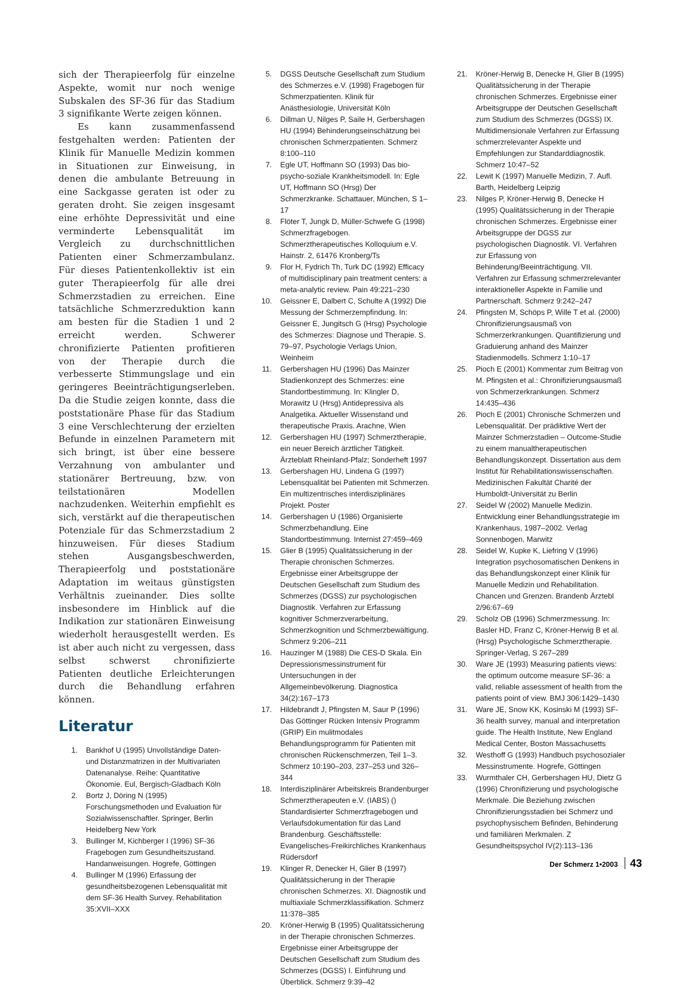sich der Therapieerfolg für einzelne Aspekte, womit nur noch wenige Subskalen des SF-36 für das Stadium 3 signifikante Werte zeigen können.
Es kann zusammenfassend festgehalten werden: Patienten der Klinik für Manuelle Medizin kommen in Situationen zur Einweisung, in denen die ambulante Betreuung in eine Sackgasse geraten ist oder zu geraten droht. Sie zeigen insgesamt eine erhöhte Depressivität und eine verminderte Lebensqualität im Vergleich zu durchschnittlichen Patienten einer Schmerzambulanz. Für dieses Patientenkollektiv ist ein guter Therapieerfolg für alle drei Schmerzstadien zu erreichen. Eine tatsächliche Schmerzreduktion kann am besten für die Stadien 1 und 2 erreicht werden. Schwerer chronifizierte Patienten profitieren von der Therapie durch die verbesserte Stimmungslage und ein geringeres Beeinträchtigungserleben. Da die Studie zeigen konnte, dass die poststationäre Phase für das Stadium 3 eine Verschlechterung der erzielten Befunde in einzelnen Parametern mit sich bringt, ist über eine bessere Verzahnung von ambulanter und stationärer Bertreuung, bzw. von teilstationären Modellen nachzudenken. Weiterhin empfiehlt es sich, verstärkt auf die therapeutischen Potenziale für das Schmerzstadium 2 hinzuweisen. Für dieses Stadium stehen Ausgangsbeschwerden, Therapieerfolg und poststationäre Adaptation im weitaus günstigsten Verhältnis zueinander. Dies sollte insbesondere im Hinblick auf die Indikation zur stationären Einweisung wiederholt herausgestellt werden. Es ist aber auch nicht zu vergessen, dass selbst schwerst chronifizierte Patienten deutliche Erleichterungen durch die Behandlung erfahren können.
Literatur
1. Bankhof U (1995) Unvollständige Daten- und Distanzmatrizen in der Multivariaten Datenanalyse. Reihe: Quantitative Ökonomie. Eul, Bergisch-Gladbach Köln
2. Bortz J, Döring N (1995) Forschungsmethoden und Evaluation für Sozialwissenschaftler. Springer, Berlin Heidelberg New York
3. Bullinger M, Kichberger I (1996) SF-36 Fragebogen zum Gesundheitszustand. Handanweisungen. Hogrefe, Göttingen
4. Bullinger M (1996) Erfassung der gesundheitsbezogenen Lebensqualität mit dem SF-36 Health Survey. Rehabilitation 35:XVII–XXX
5. DGSS Deutsche Gesellschaft zum Studium des Schmerzes e.V. (1998) Fragebogen für Schmerzpatienten. Klinik für Anästhesiologie, Universität Köln
6. Dillman U, Nilges P, Saile H, Gerbershagen HU (1994) Behinderungseinschätzung bei chronischen Schmerzpatienten. Schmerz 8:100–110
7. Egle UT, Hoffmann SO (1993) Das bio-psycho-soziale Krankheitsmodell. In: Egle UT, Hoffmann SO (Hrsg) Der Schmerzkranke. Schattauer, München, S 1–17
8. Flöter T, Jungk D, Müller-Schwefe G (1998) Schmerzfragebogen. Schmerztherapeutisches Kolloquium e.V. Hainstr. 2, 61476 Kronberg/Ts
9. Flor H, Fydrich Th, Turk DC (1992) Efficacy of multidisciplinary pain treatment centers: a meta-analytic review. Pain 49:221–230
10. Geissner E, Dalbert C, Schulte A (1992) Die Messung der Schmerzempfindung. In: Geissner E, Jungitsch G (Hrsg) Psychologie des Schmerzes: Diagnose und Therapie. S. 79–97, Psychologie Verlags Union, Weinheim
11. Gerbershagen HU (1996) Das Mainzer Stadienkonzept des Schmerzes: eine Standortbestimmung. In: Klingler D, Morawitz U (Hrsg) Antidepressiva als Analgetika. Aktueller Wissenstand und therapeutische Praxis. Arachne, Wien
12. Gerbershagen HU (1997) Schmerztherapie, ein neuer Bereich ärztlicher Tätigkeit. Ärzteblatt Rheinland-Pfalz; Sonderheft 1997
13. Gerbershagen HU, Lindena G (1997) Lebensqualität bei Patienten mit Schmerzen. Ein multizentrisches interdisziplinäres Projekt. Poster
14. Gerbershagen U (1986) Organisierte Schmerzbehandlung. Eine Standortbestimmung. Internist 27:459–469
15. Glier B (1995) Qualitätssicherung in der Therapie chronischen Schmerzes. Ergebnisse einer Arbeitsgruppe der Deutschen Gesellschaft zum Studium des Schmerzes (DGSS) zur psychologischen Diagnostik. Verfahren zur Erfassung kognitiver Schmerzverarbeitung, Schmerzkognition und Schmerzbewältigung. Schmerz 9:206–211
16. Hauzinger M (1988) Die CES-D Skala. Ein Depressionsmessinstrument für Untersuchungen in der Allgemeinbevölkerung. Diagnostica 34(2):167–173
17. Hildebrandt J, Pfingsten M, Saur P (1996) Das Göttinger Rücken Intensiv Programm (GRIP) Ein mulitmodales Behandlungsprogramm für Patienten mit chronischen Rückenschmerzen, Teil 1–3. Schmerz 10:190–203, 237–253 und 326–344
18. Interdisziplinärer Arbeitskreis Brandenburger Schmerztherapeuten e.V. (IABS) () Standardisierter Schmerzfragebogen und Verlaufsdokumentation für das Land Brandenburg. Geschäftsstelle: Evangelisches-Freikirchliches Krankenhaus Rüdersdorf
19. Klinger R, Denecker H, Glier B (1997) Qualitätssicherung in der Therapie chronischen Schmerzes. XI. Diagnostik und multiaxiale Schmerzklassifikation. Schmerz 11:378–385
20. Kröner-Herwig B (1995) Qualitätssicherung in der Therapie chronischen Schmerzes. Ergebnisse einer Arbeitsgruppe der Deutschen Gesellschaft zum Studium des Schmerzes (DGSS) I. Einführung und Überblick. Schmerz 9:39–42
21. Kröner-Herwig B, Denecke H, Glier B (1995) Qualitätssicherung in der Therapie chronischen Schmerzes. Ergebnisse einer Arbeitsgruppe der Deutschen Gesellschaft zum Studium des Schmerzes (DGSS) IX. Multidimensionale Verfahren zur Erfassung schmerzrelevanter Aspekte und Empfehlungen zur Standarddiagnostik. Schmerz 10:47–52
22. Lewit K (1997) Manuelle Medizin, 7. Aufl. Barth, Heidelberg Leipzig
23. Nilges P, Kröner-Herwig B, Denecke H (1995) Qualitätssicherung in der Therapie chronischen Schmerzes. Ergebnisse einer Arbeitsgruppe der DGSS zur psychologischen Diagnostik. VI. Verfahren zur Erfassung von Behinderung/Beeinträchtigung. VII. Verfahren zur Erfassung schmerzrelevanter interaktioneller Aspekte in Familie und Partnerschaft. Schmerz 9:242–247
24. Pfingsten M, Schöps P, Wille T et al. (2000) Chronifizierungsausmaß von Schmerzerkrankungen. Quantifizierung und Graduierung anhand des Mainzer Stadienmodells. Schmerz 1:10–17
25. Pioch E (2001) Kommentar zum Beitrag von M. Pfingsten et al.: Chronifizierungsausmaß von Schmerzerkrankungen. Schmerz 14:435–436
26. Pioch E (2001) Chronische Schmerzen und Lebensqualität. Der prädiktive Wert der Mainzer Schmerzstadien – Outcome-Studie zu einem manualtherapeutischen Behandlungskonzept. Dissertation aus dem Institut für Rehabilitationswissenschaften. Medizinischen Fakultät Charité der Humboldt-Universität zu Berlin
27. Seidel W (2002) Manuelle Medizin. Entwicklung einer Behandlungsstrategie im Krankenhaus, 1987–2002. Verlag Sonnenbogen, Marwitz
28. Seidel W, Kupke K, Liefring V (1996) Integration psychosomatischen Denkens in das Behandlungskonzept einer Klinik für Manuelle Medizin und Rehabilitation. Chancen und Grenzen. Brandenb Ärztebl 2/96:67–69
29. Scholz OB (1996) Schmerzmessung. In: Basler HD, Franz C, Kröner-Herwig B et al. (Hrsg) Psychologische Schmerztherapie. Springer-Verlag, S 267–289
30. Ware JE (1993) Measuring patients views: the optimum outcome measure SF-36: a valid, reliable assessment of health from the patients point of view. BMJ 306:1429–1430
31. Ware JE, Snow KK, Kosinski M (1993) SF-36 health survey, manual and interpretation guide. The Health Institute, New England Medical Center, Boston Massachusetts
32. Westhoff G (1993) Handbuch psychosozialer Messinstrumente. Hogrefe, Göttingen
33. Wurmthaler CH, Gerbershagen HU, Dietz G (1996) Chronifizierung und psychologische Merkmale. Die Beziehung zwischen Chronifizierungsstadien bei Schmerz und psychophysischem Befinden, Behinderung und familiären Merkmalen. Z Gesundheitspsychol IV(2):113–136
Der Schmerz 1•2003 43